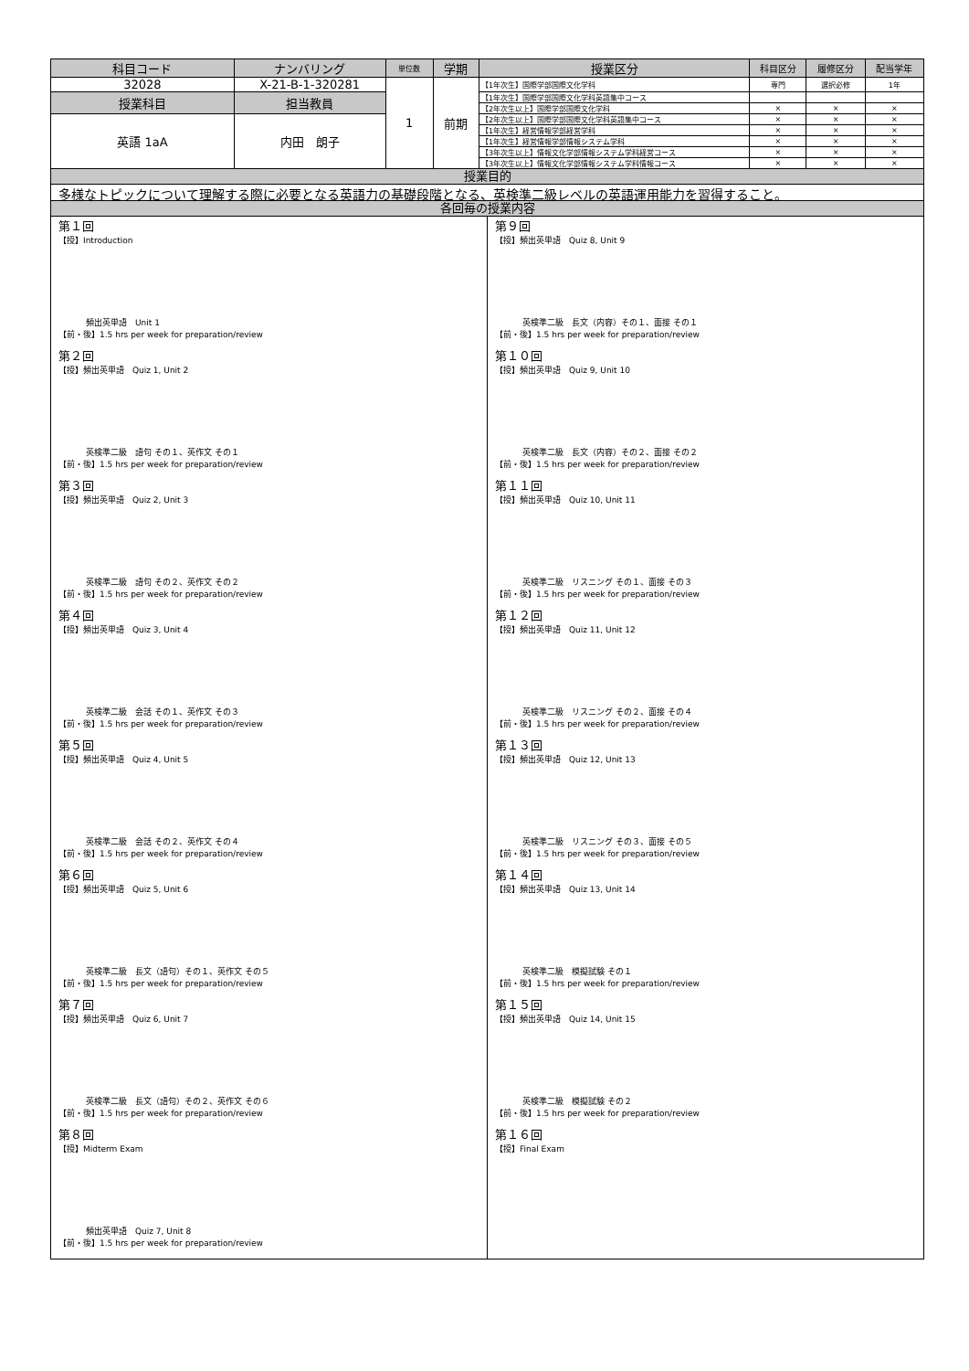| 科目コード | ナンバリング | 単位数 | 学期 | 授業区分 | 科目区分 | 履修区分 | 配当学年 |
| --- | --- | --- | --- | --- | --- | --- | --- |
| 32028 | X-21-B-1-320281 | 1 | 前期 | 【1年次生】国際学部国際文化学科 | 専門 | 選択必修 | 1年 |
| 授業科目 | 担当教員 | | | 【1年次生】国際学部国際文化学科英語集中コース | | | |
| | | | | 【2年次生以上】国際学部国際文化学科 | × | × | × |
| 英語 1aA | 内田 朗子 | | | 【2年次生以上】国際学部国際文化学科英語集中コース | × | × | × |
| | | | | 【1年次生】経営情報学部経営学科 | × | × | × |
| | | | | 【1年次生】経営情報学部情報システム学科 | × | × | × |
| | | | | 【3年次生以上】情報文化学部情報システム学科経営コース | × | × | × |
| | | | | 【3年次生以上】情報文化学部情報システム学科情報コース | × | × | × |
授業目的
多様なトピックについて理解する際に必要となる英語力の基礎段階となる、英検準二級レベルの英語運用能力を習得すること。
各回毎の授業内容
第１回
【授】Introduction
頻出英単語　Unit 1
【前・後】1.5 hrs per week for preparation/review
第２回
【授】頻出英単語　Quiz 1, Unit 2
英検準二級　語句 その１、英作文 その１
【前・後】1.5 hrs per week for preparation/review
第３回
【授】頻出英単語　Quiz 2, Unit 3
英検準二級　語句 その２、英作文 その２
【前・後】1.5 hrs per week for preparation/review
第４回
【授】頻出英単語　Quiz 3, Unit 4
英検準二級　会話 その１、英作文 その３
【前・後】1.5 hrs per week for preparation/review
第５回
【授】頻出英単語　Quiz 4, Unit 5
英検準二級　会話 その２、英作文 その４
【前・後】1.5 hrs per week for preparation/review
第６回
【授】頻出英単語　Quiz 5, Unit 6
英検準二級　長文（語句）その１、英作文 その５
【前・後】1.5 hrs per week for preparation/review
第７回
【授】頻出英単語　Quiz 6, Unit 7
英検準二級　長文（語句）その２、英作文 その６
【前・後】1.5 hrs per week for preparation/review
第８回
【授】Midterm Exam
頻出英単語　Quiz 7, Unit 8
【前・後】1.5 hrs per week for preparation/review
第９回
【授】頻出英単語　Quiz 8, Unit 9
英検準二級　長文（内容）その１、面接 その１
【前・後】1.5 hrs per week for preparation/review
第１０回
【授】頻出英単語　Quiz 9, Unit 10
英検準二級　長文（内容）その２、面接 その２
【前・後】1.5 hrs per week for preparation/review
第１１回
【授】頻出英単語　Quiz 10, Unit 11
英検準二級　リスニング その１、面接 その３
【前・後】1.5 hrs per week for preparation/review
第１２回
【授】頻出英単語　Quiz 11, Unit 12
英検準二級　リスニング その２、面接 その４
【前・後】1.5 hrs per week for preparation/review
第１３回
【授】頻出英単語　Quiz 12, Unit 13
英検準二級　リスニング その３、面接 その５
【前・後】1.5 hrs per week for preparation/review
第１４回
【授】頻出英単語　Quiz 13, Unit 14
英検準二級　模擬試験 その１
【前・後】1.5 hrs per week for preparation/review
第１５回
【授】頻出英単語　Quiz 14, Unit 15
英検準二級　模擬試験 その２
【前・後】1.5 hrs per week for preparation/review
第１６回
【授】Final Exam